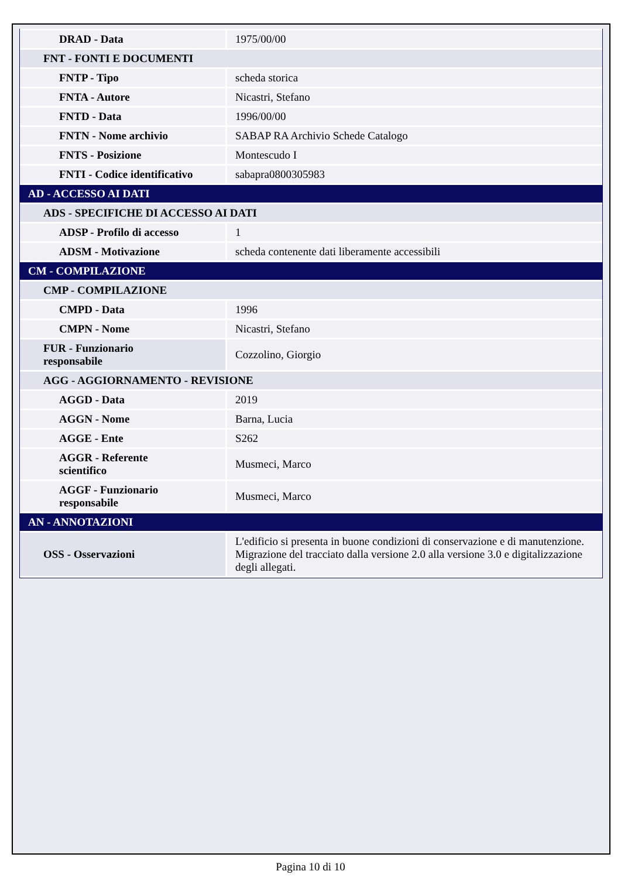| DRAD - Data | 1975/00/00 |
| FNT - FONTI E DOCUMENTI | |
| FNTP - Tipo | scheda storica |
| FNTA - Autore | Nicastri, Stefano |
| FNTD - Data | 1996/00/00 |
| FNTN - Nome archivio | SABAP RA Archivio Schede Catalogo |
| FNTS - Posizione | Montescudo I |
| FNTI - Codice identificativo | sabapra0800305983 |
| AD - ACCESSO AI DATI | |
| ADS - SPECIFICHE DI ACCESSO AI DATI | |
| ADSP - Profilo di accesso | 1 |
| ADSM - Motivazione | scheda contenente dati liberamente accessibili |
| CM - COMPILAZIONE | |
| CMP - COMPILAZIONE | |
| CMPD - Data | 1996 |
| CMPN - Nome | Nicastri, Stefano |
| FUR - Funzionario responsabile | Cozzolino, Giorgio |
| AGG - AGGIORNAMENTO - REVISIONE | |
| AGGD - Data | 2019 |
| AGGN - Nome | Barna, Lucia |
| AGGE - Ente | S262 |
| AGGR - Referente scientifico | Musmeci, Marco |
| AGGF - Funzionario responsabile | Musmeci, Marco |
| AN - ANNOTAZIONI | |
| OSS - Osservazioni | L'edificio si presenta in buone condizioni di conservazione e di manutenzione. Migrazione del tracciato dalla versione 2.0 alla versione 3.0 e digitalizzazione degli allegati. |
Pagina 10 di 10